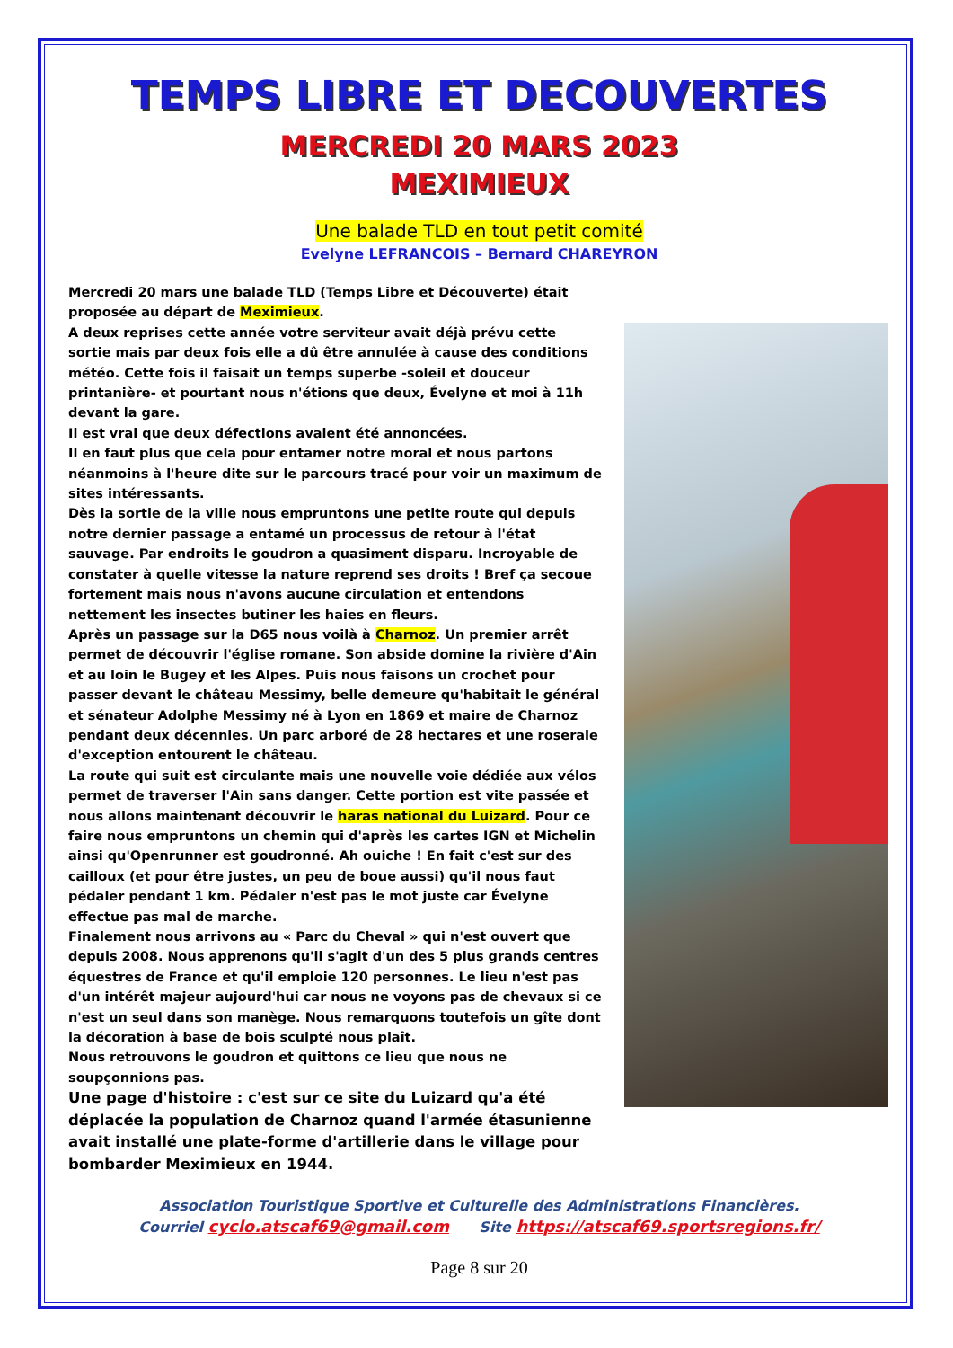TEMPS LIBRE ET DECOUVERTES
MERCREDI 20 MARS 2023
MEXIMIEUX
Une balade TLD en tout petit comité
Evelyne LEFRANCOIS – Bernard CHAREYRON
Mercredi 20 mars une balade TLD (Temps Libre et Découverte) était proposée au départ de Meximieux.
A deux reprises cette année votre serviteur avait déjà prévu cette sortie mais par deux fois elle a dû être annulée à cause des conditions météo. Cette fois il faisait un temps superbe -soleil et douceur printanière- et pourtant nous n'étions que deux, Évelyne et moi à 11h devant la gare.
Il est vrai que deux défections avaient été annoncées.
Il en faut plus que cela pour entamer notre moral et nous partons néanmoins à l'heure dite sur le parcours tracé pour voir un maximum de sites intéressants.
Dès la sortie de la ville nous empruntons une petite route qui depuis notre dernier passage a entamé un processus de retour à l'état sauvage. Par endroits le goudron a quasiment disparu. Incroyable de constater à quelle vitesse la nature reprend ses droits ! Bref ça secoue fortement mais nous n'avons aucune circulation et entendons nettement les insectes butiner les haies en fleurs.
Après un passage sur la D65 nous voilà à Charnoz. Un premier arrêt permet de découvrir l'église romane. Son abside domine la rivière d'Ain et au loin le Bugey et les Alpes. Puis nous faisons un crochet pour passer devant le château Messimy, belle demeure qu'habitait le général et sénateur Adolphe Messimy né à Lyon en 1869 et maire de Charnoz pendant deux décennies. Un parc arboré de 28 hectares et une roseraie d'exception entourent le château.
La route qui suit est circulante mais une nouvelle voie dédiée aux vélos permet de traverser l'Ain sans danger. Cette portion est vite passée et nous allons maintenant découvrir le haras national du Luizard. Pour ce faire nous empruntons un chemin qui d'après les cartes IGN et Michelin ainsi qu'Openrunner est goudronné. Ah ouiche ! En fait c'est sur des cailloux (et pour être justes, un peu de boue aussi) qu'il nous faut pédaler pendant 1 km. Pédaler n'est pas le mot juste car Évelyne effectue pas mal de marche.
Finalement nous arrivons au « Parc du Cheval » qui n'est ouvert que depuis 2008. Nous apprenons qu'il s'agit d'un des 5 plus grands centres équestres de France et qu'il emploie 120 personnes. Le lieu n'est pas d'un intérêt majeur aujourd'hui car nous ne voyons pas de chevaux si ce n'est un seul dans son manège. Nous remarquons toutefois un gîte dont la décoration à base de bois sculpté nous plaît.
Nous retrouvons le goudron et quittons ce lieu que nous ne soupçonnions pas.
Une page d'histoire : c'est sur ce site du Luizard qu'a été déplacée la population de Charnoz quand l'armée étasunienne avait installé une plate-forme d'artillerie dans le village pour bombarder Meximieux en 1944.
Association Touristique Sportive et Culturelle des Administrations Financières.
Courriel cyclo.atscaf69@gmail.com Site https://atscaf69.sportsregions.fr/
Page 8 sur 20